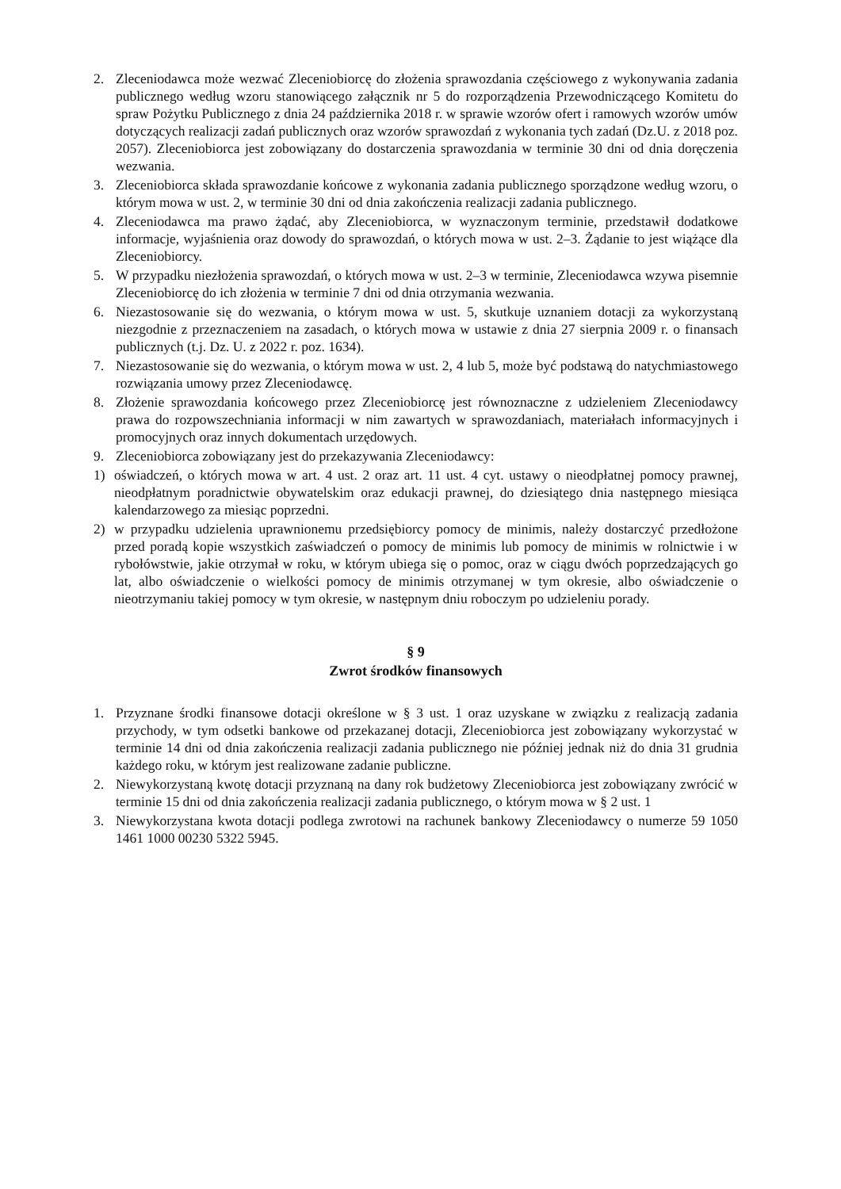2. Zleceniodawca może wezwać Zleceniobiorcę do złożenia sprawozdania częściowego z wykonywania zadania publicznego według wzoru stanowiącego załącznik nr 5 do rozporządzenia Przewodniczącego Komitetu do spraw Pożytku Publicznego z dnia 24 października 2018 r. w sprawie wzorów ofert i ramowych wzorów umów dotyczących realizacji zadań publicznych oraz wzorów sprawozdań z wykonania tych zadań (Dz.U. z 2018 poz. 2057). Zleceniobiorca jest zobowiązany do dostarczenia sprawozdania w terminie 30 dni od dnia doręczenia wezwania.
3. Zleceniobiorca składa sprawozdanie końcowe z wykonania zadania publicznego sporządzone według wzoru, o którym mowa w ust. 2, w terminie 30 dni od dnia zakończenia realizacji zadania publicznego.
4. Zleceniodawca ma prawo żądać, aby Zleceniobiorca, w wyznaczonym terminie, przedstawił dodatkowe informacje, wyjaśnienia oraz dowody do sprawozdań, o których mowa w ust. 2–3. Żądanie to jest wiążące dla Zleceniobiorcy.
5. W przypadku niezłożenia sprawozdań, o których mowa w ust. 2–3 w terminie, Zleceniodawca wzywa pisemnie Zleceniobiorcę do ich złożenia w terminie 7 dni od dnia otrzymania wezwania.
6. Niezastosowanie się do wezwania, o którym mowa w ust. 5, skutkuje uznaniem dotacji za wykorzystaną niezgodnie z przeznaczeniem na zasadach, o których mowa w ustawie z dnia 27 sierpnia 2009 r. o finansach publicznych (t.j. Dz. U. z 2022 r. poz. 1634).
7. Niezastosowanie się do wezwania, o którym mowa w ust. 2, 4 lub 5, może być podstawą do natychmiastowego rozwiązania umowy przez Zleceniodawcę.
8. Złożenie sprawozdania końcowego przez Zleceniobiorcę jest równoznaczne z udzieleniem Zleceniodawcy prawa do rozpowszechniania informacji w nim zawartych w sprawozdaniach, materiałach informacyjnych i promocyjnych oraz innych dokumentach urzędowych.
9. Zleceniobiorca zobowiązany jest do przekazywania Zleceniodawcy:
1) oświadczeń, o których mowa w art. 4 ust. 2 oraz art. 11 ust. 4 cyt. ustawy o nieodpłatnej pomocy prawnej, nieodpłatnym poradnictwie obywatelskim oraz edukacji prawnej, do dziesiątego dnia następnego miesiąca kalendarzowego za miesiąc poprzedni.
2) w przypadku udzielenia uprawnionemu przedsiębiorcy pomocy de minimis, należy dostarczyć przedłożone przed poradą kopie wszystkich zaświadczeń o pomocy de minimis lub pomocy de minimis w rolnictwie i w rybołówstwie, jakie otrzymał w roku, w którym ubiega się o pomoc, oraz w ciągu dwóch poprzedzających go lat, albo oświadczenie o wielkości pomocy de minimis otrzymanej w tym okresie, albo oświadczenie o nieotrzymaniu takiej pomocy w tym okresie, w następnym dniu roboczym po udzieleniu porady.
§ 9
Zwrot środków finansowych
1. Przyznane środki finansowe dotacji określone w § 3 ust. 1 oraz uzyskane w związku z realizacją zadania przychody, w tym odsetki bankowe od przekazanej dotacji, Zleceniobiorca jest zobowiązany wykorzystać w terminie 14 dni od dnia zakończenia realizacji zadania publicznego nie później jednak niż do dnia 31 grudnia każdego roku, w którym jest realizowane zadanie publiczne.
2. Niewykorzystaną kwotę dotacji przyznaną na dany rok budżetowy Zleceniobiorca jest zobowiązany zwrócić w terminie 15 dni od dnia zakończenia realizacji zadania publicznego, o którym mowa w § 2 ust. 1
3. Niewykorzystana kwota dotacji podlega zwrotowi na rachunek bankowy Zleceniodawcy o numerze 59 1050 1461 1000 00230 5322 5945.